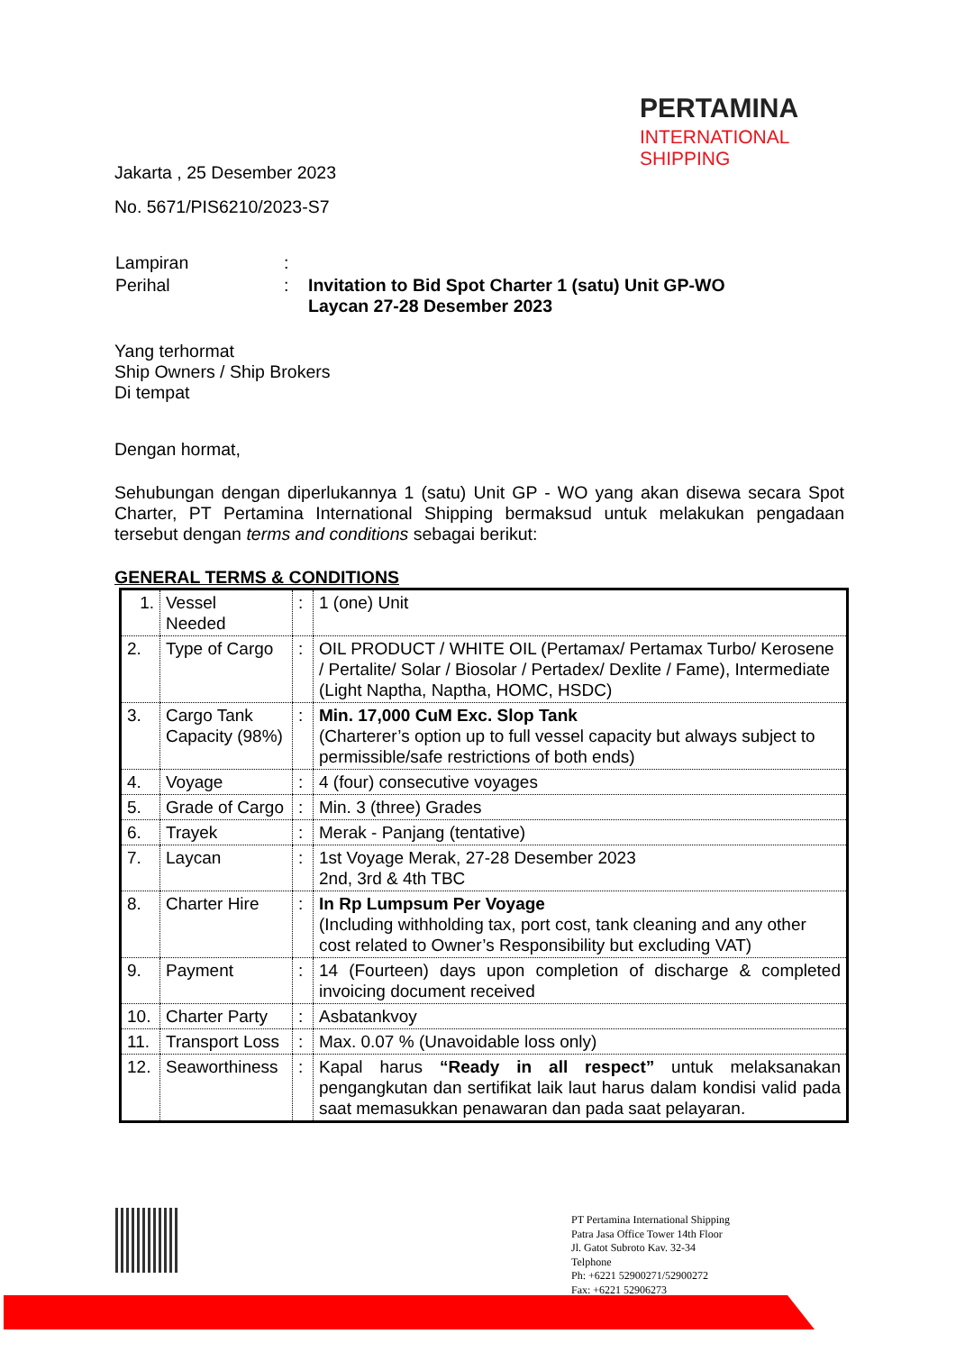PERTAMINA
INTERNATIONAL SHIPPING
Jakarta , 25 Desember 2023
No. 5671/PIS6210/2023-S7
| Lampiran | : | |
| Perihal | : | Invitation to Bid Spot Charter 1 (satu) Unit GP-WO Laycan 27-28 Desember 2023 |
Yang terhormat
Ship Owners / Ship Brokers
Di tempat
Dengan hormat,
Sehubungan dengan diperlukannya 1 (satu) Unit GP - WO yang akan disewa secara Spot Charter, PT Pertamina International Shipping bermaksud untuk melakukan pengadaan tersebut dengan terms and conditions sebagai berikut:
GENERAL TERMS & CONDITIONS
| 1. | Vessel Needed | : | 1 (one) Unit |
| 2. | Type of Cargo | : | OIL PRODUCT / WHITE OIL (Pertamax/ Pertamax Turbo/ Kerosene / Pertalite/ Solar / Biosolar / Pertadex/ Dexlite / Fame), Intermediate (Light Naptha, Naptha, HOMC, HSDC) |
| 3. | Cargo Tank Capacity (98%) | : | Min. 17,000 CuM Exc. Slop Tank (Charterer’s option up to full vessel capacity but always subject to permissible/safe restrictions of both ends) |
| 4. | Voyage | : | 4 (four) consecutive voyages |
| 5. | Grade of Cargo | : | Min. 3 (three) Grades |
| 6. | Trayek | : | Merak - Panjang (tentative) |
| 7. | Laycan | : | 1st Voyage Merak, 27-28 Desember 2023 2nd, 3rd & 4th TBC |
| 8. | Charter Hire | : | In Rp Lumpsum Per Voyage (Including withholding tax, port cost, tank cleaning and any other cost related to Owner’s Responsibility but excluding VAT) |
| 9. | Payment | : | 14 (Fourteen) days upon completion of discharge & completed invoicing document received |
| 10. | Charter Party | : | Asbatankvoy |
| 11. | Transport Loss | : | Max. 0.07 % (Unavoidable loss only) |
| 12. | Seaworthiness | : | Kapal harus “Ready in all respect” untuk melaksanakan pengangkutan dan sertifikat laik laut harus dalam kondisi valid pada saat memasukkan penawaran dan pada saat pelayaran. |
PT Pertamina International Shipping
Patra Jasa Office Tower 14th Floor
Jl. Gatot Subroto Kav. 32-34
Telphone
Ph: +6221 52900271/52900272
Fax: +6221 52906273